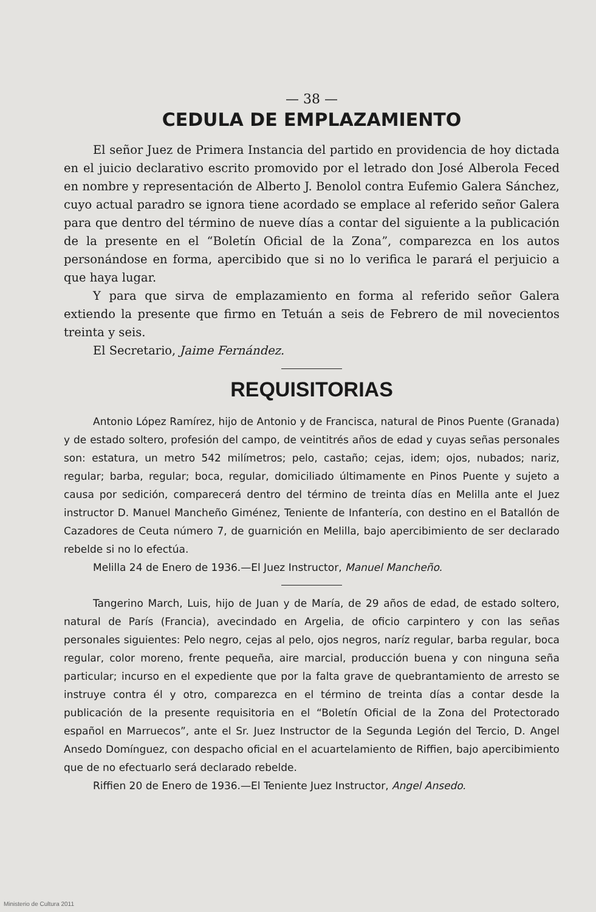— 38 —
CEDULA DE EMPLAZAMIENTO
El señor Juez de Primera Instancia del partido en providencia de hoy dictada en el juicio declarativo escrito promovido por el letrado don José Alberola Feced en nombre y representación de Alberto J. Benolol contra Eufemio Galera Sánchez, cuyo actual paradro se ignora tiene acordado se emplace al referido señor Galera para que dentro del término de nueve días a contar del siguiente a la publicación de la presente en el “Boletín Oficial de la Zona”, comparezca en los autos personándose en forma, apercibido que si no lo verifica le parará el perjuicio a que haya lugar.
Y para que sirva de emplazamiento en forma al referido señor Galera extiendo la presente que firmo en Tetuán a seis de Febrero de mil novecientos treinta y seis.
El Secretario, Jaime Fernández.
REQUISITORIAS
Antonio López Ramírez, hijo de Antonio y de Francisca, natural de Pinos Puente (Granada) y de estado soltero, profesión del campo, de veintitrés años de edad y cuyas señas personales son: estatura, un metro 542 milímetros; pelo, castaño; cejas, idem; ojos, nubados; nariz, regular; barba, regular; boca, regular, domiciliado últimamente en Pinos Puente y sujeto a causa por sedición, comparecerá dentro del término de treinta días en Melilla ante el Juez instructor D. Manuel Mancheño Giménez, Teniente de Infantería, con destino en el Batallón de Cazadores de Ceuta número 7, de guarnición en Melilla, bajo apercibimiento de ser declarado rebelde si no lo efectúa.
Melilla 24 de Enero de 1936.—El Juez Instructor, Manuel Mancheño.
Tangerino March, Luis, hijo de Juan y de María, de 29 años de edad, de estado soltero, natural de París (Francia), avecindado en Argelia, de oficio carpintero y con las señas personales siguientes: Pelo negro, cejas al pelo, ojos negros, naríz regular, barba regular, boca regular, color moreno, frente pequeña, aire marcial, producción buena y con ninguna seña particular; incurso en el expediente que por la falta grave de quebrantamiento de arresto se instruye contra él y otro, comparezca en el término de treinta días a contar desde la publicación de la presente requisitoria en el “Boletín Oficial de la Zona del Protectorado español en Marruecos”, ante el Sr. Juez Instructor de la Segunda Legión del Tercio, D. Angel Ansedo Domínguez, con despacho oficial en el acuartelamiento de Riffien, bajo apercibimiento que de no efectuarlo será declarado rebelde.
Riffien 20 de Enero de 1936.—El Teniente Juez Instructor, Angel Ansedo.
Ministerio de Cultura 2011